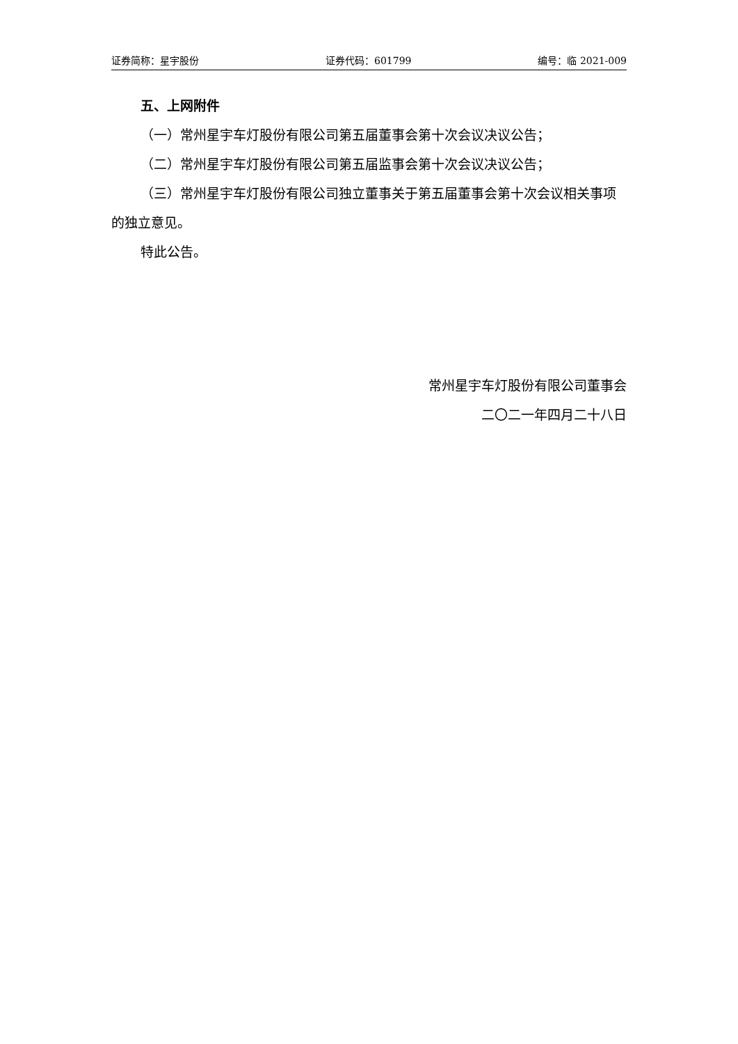证券简称：星宇股份 证券代码：601799 编号：临 2021-009
五、上网附件
（一）常州星宇车灯股份有限公司第五届董事会第十次会议决议公告；
（二）常州星宇车灯股份有限公司第五届监事会第十次会议决议公告；
（三）常州星宇车灯股份有限公司独立董事关于第五届董事会第十次会议相关事项的独立意见。
特此公告。
常州星宇车灯股份有限公司董事会
二〇二一年四月二十八日